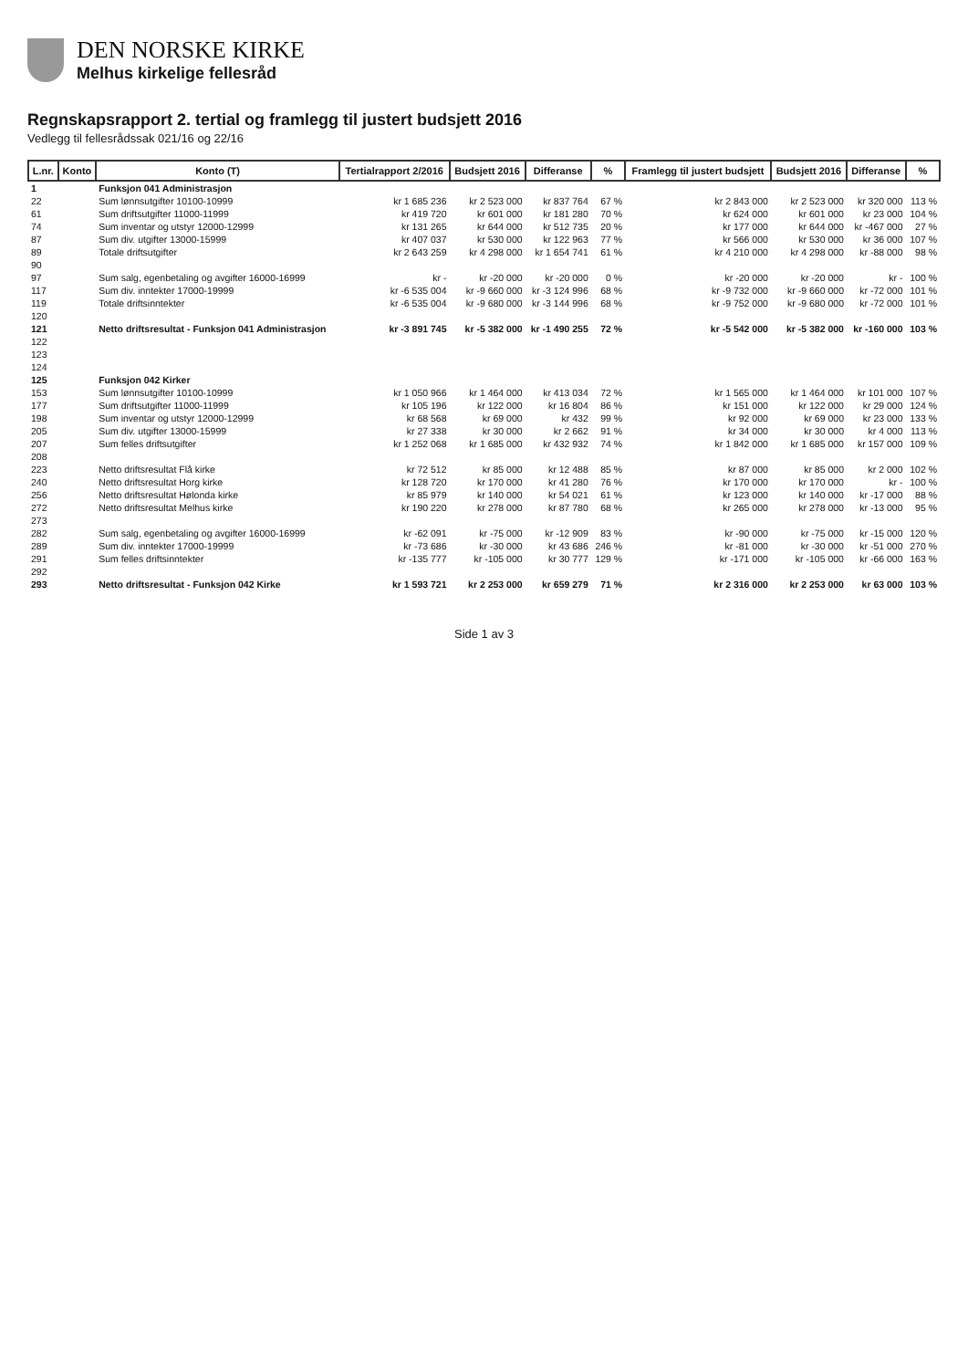DEN NORSKE KIRKE
Melhus kirkelige fellesråd
Regnskapsrapport 2. tertial og framlegg til justert budsjett 2016
Vedlegg til fellesrådssak 021/16 og 22/16
| L.nr. | Konto | Konto (T) | Tertialrapport 2/2016 | Budsjett 2016 | Differanse | % | Framlegg til justert budsjett | Budsjett 2016 | Differanse | % |
| --- | --- | --- | --- | --- | --- | --- | --- | --- | --- | --- |
| 1 | | Funksjon 041 Administrasjon | | | | | | | | |
| 22 | | Sum lønnsutgifter 10100-10999 | kr 1 685 236 | kr 2 523 000 | kr 837 764 | 67 % | kr 2 843 000 | kr 2 523 000 | kr 320 000 | 113 % |
| 61 | | Sum driftsutgifter 11000-11999 | kr 419 720 | kr 601 000 | kr 181 280 | 70 % | kr 624 000 | kr 601 000 | kr 23 000 | 104 % |
| 74 | | Sum inventar og utstyr 12000-12999 | kr 131 265 | kr 644 000 | kr 512 735 | 20 % | kr 177 000 | kr 644 000 | kr -467 000 | 27 % |
| 87 | | Sum div. utgifter 13000-15999 | kr 407 037 | kr 530 000 | kr 122 963 | 77 % | kr 566 000 | kr 530 000 | kr 36 000 | 107 % |
| 89 | | Totale driftsutgifter | kr 2 643 259 | kr 4 298 000 | kr 1 654 741 | 61 % | kr 4 210 000 | kr 4 298 000 | kr -88 000 | 98 % |
| 90 | | | | | | | | | | |
| 97 | | Sum salg, egenbetaling og avgifter 16000-16999 | kr - | kr -20 000 | kr -20 000 | 0 % | kr -20 000 | kr -20 000 | kr - | 100 % |
| 117 | | Sum div. inntekter 17000-19999 | kr -6 535 004 | kr -9 660 000 | kr -3 124 996 | 68 % | kr -9 732 000 | kr -9 660 000 | kr -72 000 | 101 % |
| 119 | | Totale driftsinntekter | kr -6 535 004 | kr -9 680 000 | kr -3 144 996 | 68 % | kr -9 752 000 | kr -9 680 000 | kr -72 000 | 101 % |
| 120 | | | | | | | | | | |
| 121 | | Netto driftsresultat - Funksjon 041 Administrasjon | kr -3 891 745 | kr -5 382 000 | kr -1 490 255 | 72 % | kr -5 542 000 | kr -5 382 000 | kr -160 000 | 103 % |
| 122 | | | | | | | | | | |
| 123 | | | | | | | | | | |
| 124 | | | | | | | | | | |
| 125 | | Funksjon 042 Kirker | | | | | | | | |
| 153 | | Sum lønnsutgifter 10100-10999 | kr 1 050 966 | kr 1 464 000 | kr 413 034 | 72 % | kr 1 565 000 | kr 1 464 000 | kr 101 000 | 107 % |
| 177 | | Sum driftsutgifter 11000-11999 | kr 105 196 | kr 122 000 | kr 16 804 | 86 % | kr 151 000 | kr 122 000 | kr 29 000 | 124 % |
| 198 | | Sum inventar og utstyr 12000-12999 | kr 68 568 | kr 69 000 | kr 432 | 99 % | kr 92 000 | kr 69 000 | kr 23 000 | 133 % |
| 205 | | Sum div. utgifter 13000-15999 | kr 27 338 | kr 30 000 | kr 2 662 | 91 % | kr 34 000 | kr 30 000 | kr 4 000 | 113 % |
| 207 | | Sum felles driftsutgifter | kr 1 252 068 | kr 1 685 000 | kr 432 932 | 74 % | kr 1 842 000 | kr 1 685 000 | kr 157 000 | 109 % |
| 208 | | | | | | | | | | |
| 223 | | Netto driftsresultat Flå kirke | kr 72 512 | kr 85 000 | kr 12 488 | 85 % | kr 87 000 | kr 85 000 | kr 2 000 | 102 % |
| 240 | | Netto driftsresultat Horg kirke | kr 128 720 | kr 170 000 | kr 41 280 | 76 % | kr 170 000 | kr 170 000 | kr - | 100 % |
| 256 | | Netto driftsresultat Hølonda kirke | kr 85 979 | kr 140 000 | kr 54 021 | 61 % | kr 123 000 | kr 140 000 | kr -17 000 | 88 % |
| 272 | | Netto driftsresultat Melhus kirke | kr 190 220 | kr 278 000 | kr 87 780 | 68 % | kr 265 000 | kr 278 000 | kr -13 000 | 95 % |
| 273 | | | | | | | | | | |
| 282 | | Sum salg, egenbetaling og avgifter 16000-16999 | kr -62 091 | kr -75 000 | kr -12 909 | 83 % | kr -90 000 | kr -75 000 | kr -15 000 | 120 % |
| 289 | | Sum div. inntekter 17000-19999 | kr -73 686 | kr -30 000 | kr 43 686 | 246 % | kr -81 000 | kr -30 000 | kr -51 000 | 270 % |
| 291 | | Sum felles driftsinntekter | kr -135 777 | kr -105 000 | kr 30 777 | 129 % | kr -171 000 | kr -105 000 | kr -66 000 | 163 % |
| 292 | | | | | | | | | | |
| 293 | | Netto driftsresultat - Funksjon 042 Kirke | kr 1 593 721 | kr 2 253 000 | kr 659 279 | 71 % | kr 2 316 000 | kr 2 253 000 | kr 63 000 | 103 % |
Side 1 av 3